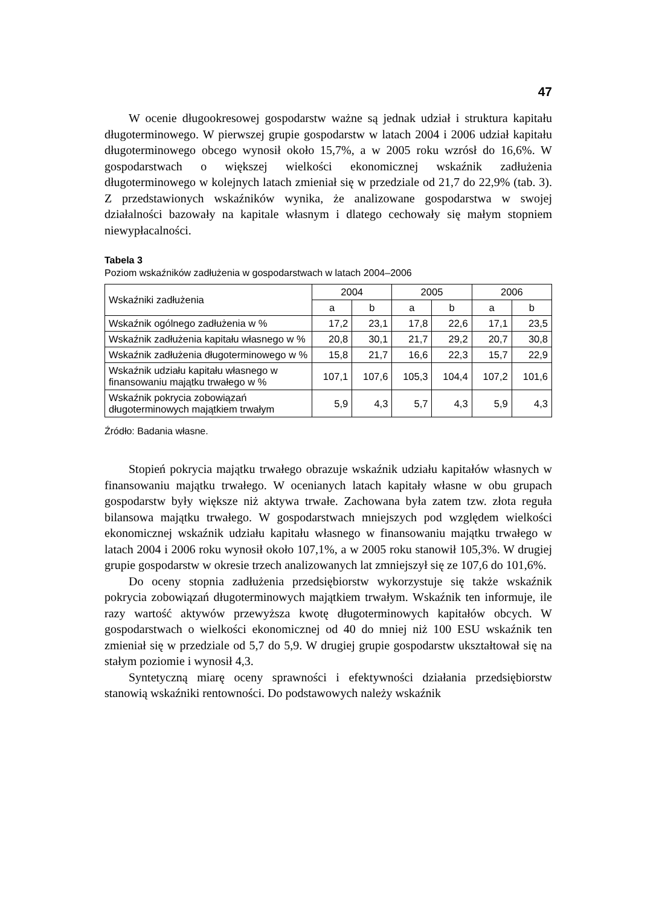47
W ocenie długookresowej gospodarstw ważne są jednak udział i struktura kapitału długoterminowego. W pierwszej grupie gospodarstw w latach 2004 i 2006 udział kapitału długoterminowego obcego wynosił około 15,7%, a w 2005 roku wzrósł do 16,6%. W gospodarstwach o większej wielkości ekonomicznej wskaźnik zadłużenia długoterminowego w kolejnych latach zmieniał się w przedziale od 21,7 do 22,9% (tab. 3). Z przedstawionych wskaźników wynika, że analizowane gospodarstwa w swojej działalności bazowały na kapitale własnym i dlatego cechowały się małym stopniem niewypłacalności.
Tabela 3
Poziom wskaźników zadłużenia w gospodarstwach w latach 2004–2006
| Wskaźniki zadłużenia | 2004 | | 2005 | | 2006 | |
| --- | --- | --- | --- | --- | --- | --- |
| | a | b | a | b | a | b |
| Wskaźnik ogólnego zadłużenia w % | 17,2 | 23,1 | 17,8 | 22,6 | 17,1 | 23,5 |
| Wskaźnik zadłużenia kapitału własnego w % | 20,8 | 30,1 | 21,7 | 29,2 | 20,7 | 30,8 |
| Wskaźnik zadłużenia długoterminowego w % | 15,8 | 21,7 | 16,6 | 22,3 | 15,7 | 22,9 |
| Wskaźnik udziału kapitału własnego w finansowaniu majątku trwałego w % | 107,1 | 107,6 | 105,3 | 104,4 | 107,2 | 101,6 |
| Wskaźnik pokrycia zobowiązań długoterminowych majątkiem trwałym | 5,9 | 4,3 | 5,7 | 4,3 | 5,9 | 4,3 |
Źródło: Badania własne.
Stopień pokrycia majątku trwałego obrazuje wskaźnik udziału kapitałów własnych w finansowaniu majątku trwałego. W ocenianych latach kapitały własne w obu grupach gospodarstw były większe niż aktywa trwałe. Zachowana była zatem tzw. złota reguła bilansowa majątku trwałego. W gospodarstwach mniejszych pod względem wielkości ekonomicznej wskaźnik udziału kapitału własnego w finansowaniu majątku trwałego w latach 2004 i 2006 roku wynosił około 107,1%, a w 2005 roku stanowił 105,3%. W drugiej grupie gospodarstw w okresie trzech analizowanych lat zmniejszył się ze 107,6 do 101,6%.
Do oceny stopnia zadłużenia przedsiębiorstw wykorzystuje się także wskaźnik pokrycia zobowiązań długoterminowych majątkiem trwałym. Wskaźnik ten informuje, ile razy wartość aktywów przewyższa kwotę długoterminowych kapitałów obcych. W gospodarstwach o wielkości ekonomicznej od 40 do mniej niż 100 ESU wskaźnik ten zmieniał się w przedziale od 5,7 do 5,9. W drugiej grupie gospodarstw ukształtował się na stałym poziomie i wynosił 4,3.
Syntetyczną miarę oceny sprawności i efektywności działania przedsiębiorstw stanowią wskaźniki rentowności. Do podstawowych należy wskaźnik